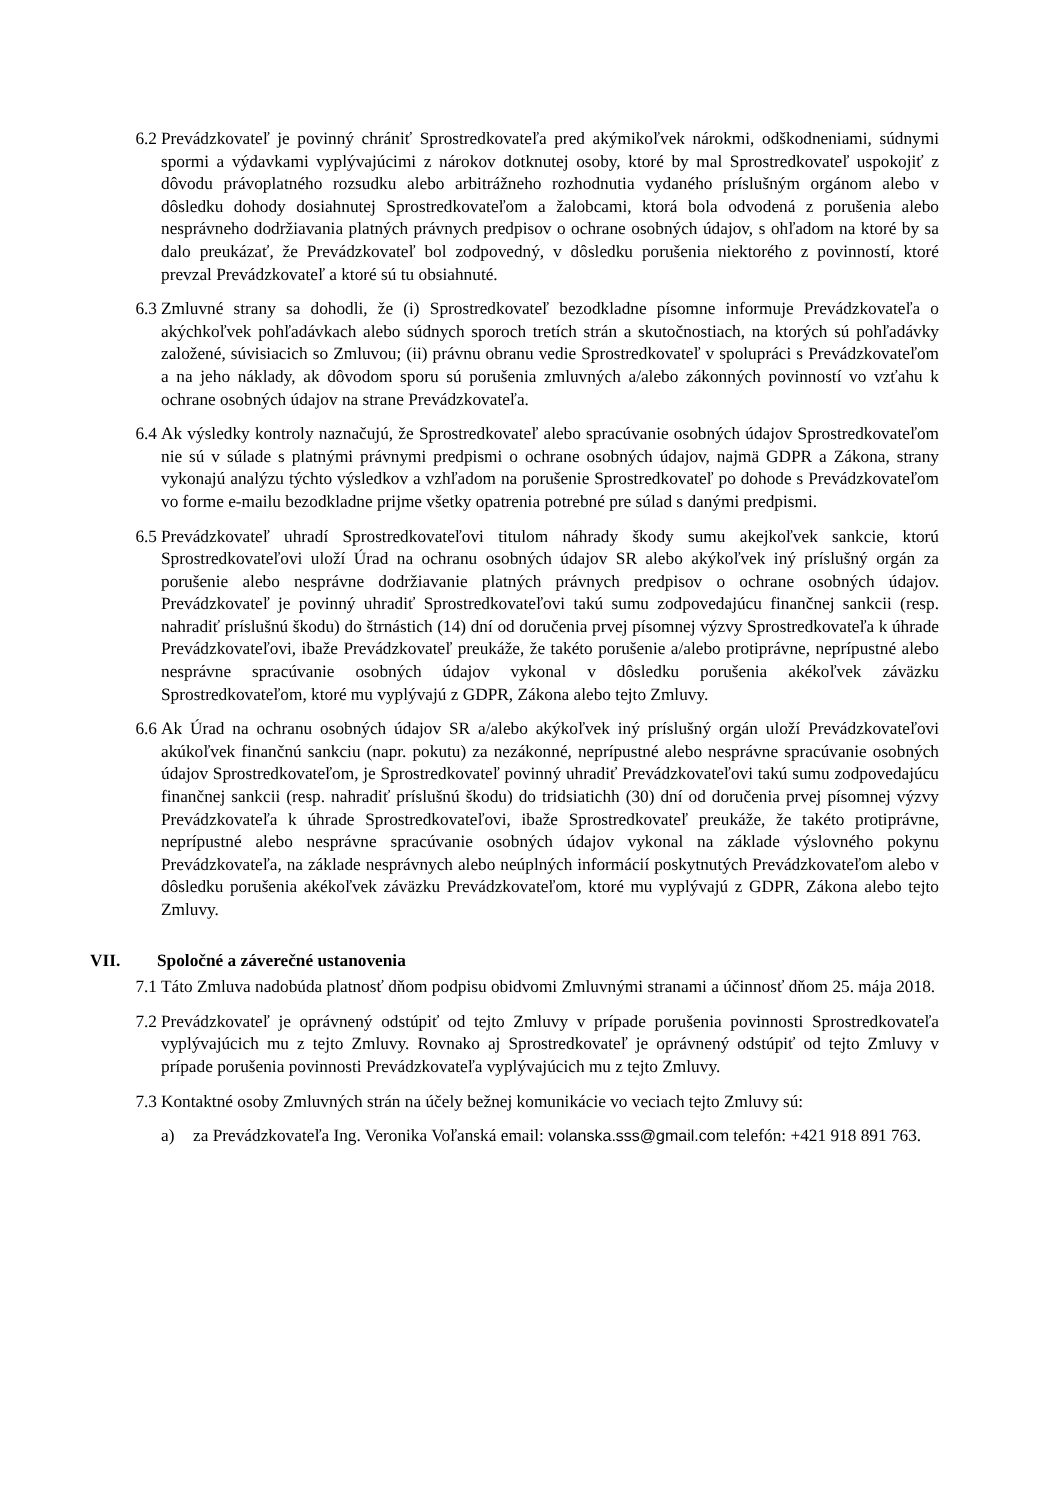6.2 Prevádzkovateľ je povinný chrániť Sprostredkovateľa pred akýmikoľvek nárokmi, odškodneniami, súdnymi spormi a výdavkami vyplývajúcimi z nárokov dotknutej osoby, ktoré by mal Sprostredkovateľ uspokojiť z dôvodu právoplatného rozsudku alebo arbitrážneho rozhodnutia vydaného príslušným orgánom alebo v dôsledku dohody dosiahnutej Sprostredkovateľom a žalobcami, ktorá bola odvodená z porušenia alebo nesprávneho dodržiavania platných právnych predpisov o ochrane osobných údajov, s ohľadom na ktoré by sa dalo preukázať, že Prevádzkovateľ bol zodpovedný, v dôsledku porušenia niektorého z povinností, ktoré prevzal Prevádzkovateľ a ktoré sú tu obsiahnuté.
6.3 Zmluvné strany sa dohodli, že (i) Sprostredkovateľ bezodkladne písomne informuje Prevádzkovateľa o akýchkoľvek pohľadávkach alebo súdnych sporoch tretích strán a skutočnostiach, na ktorých sú pohľadávky založené, súvisiacich so Zmluvou; (ii) právnu obranu vedie Sprostredkovateľ v spolupráci s Prevádzkovateľom a na jeho náklady, ak dôvodom sporu sú porušenia zmluvných a/alebo zákonných povinností vo vzťahu k ochrane osobných údajov na strane Prevádzkovateľa.
6.4 Ak výsledky kontroly naznačujú, že Sprostredkovateľ alebo spracúvanie osobných údajov Sprostredkovateľom nie sú v súlade s platnými právnymi predpismi o ochrane osobných údajov, najmä GDPR a Zákona, strany vykonajú analýzu týchto výsledkov a vzhľadom na porušenie Sprostredkovateľ po dohode s Prevádzkovateľom vo forme e-mailu bezodkladne prijme všetky opatrenia potrebné pre súlad s danými predpismi.
6.5 Prevádzkovateľ uhradí Sprostredkovateľovi titulom náhrady škody sumu akejkoľvek sankcie, ktorú Sprostredkovateľovi uloží Úrad na ochranu osobných údajov SR alebo akýkoľvek iný príslušný orgán za porušenie alebo nesprávne dodržiavanie platných právnych predpisov o ochrane osobných údajov. Prevádzkovateľ je povinný uhradiť Sprostredkovateľovi takú sumu zodpovedajúcu finančnej sankcii (resp. nahradiť príslušnú škodu) do štrnástich (14) dní od doručenia prvej písomnej výzvy Sprostredkovateľa k úhrade Prevádzkovateľovi, ibažе Prevádzkovateľ preukáže, že takéto porušenie a/alebo protiprávne, neprípustné alebo nesprávne spracúvanie osobných údajov vykonal v dôsledku porušenia akékoľvek záväzku Sprostredkovateľom, ktoré mu vyplývajú z GDPR, Zákona alebo tejto Zmluvy.
6.6 Ak Úrad na ochranu osobných údajov SR a/alebo akýkoľvek iný príslušný orgán uloží Prevádzkovateľovi akúkoľvek finančnú sankciu (napr. pokutu) za nezákonné, neprípustné alebo nesprávne spracúvanie osobných údajov Sprostredkovateľom, je Sprostredkovateľ povinný uhradiť Prevádzkovateľovi takú sumu zodpovedajúcu finančnej sankcii (resp. nahradiť príslušnú škodu) do tridsiatichh (30) dní od doručenia prvej písomnej výzvy Prevádzkovateľa k úhrade Sprostredkovateľovi, ibaže Sprostredkovateľ preukáže, že takéto protiprávne, neprípustné alebo nesprávne spracúvanie osobných údajov vykonal na základe výslovného pokynu Prevádzkovateľa, na základe nesprávnych alebo neúplných informácií poskytnutých Prevádzkovateľom alebo v dôsledku porušenia akékoľvek záväzku Prevádzkovateľom, ktoré mu vyplývajú z GDPR, Zákona alebo tejto Zmluvy.
VII. Spoločné a záverečné ustanovenia
7.1 Táto Zmluva nadobúda platnosť dňom podpisu obidvomi Zmluvnými stranami a účinnosť dňom 25. mája 2018.
7.2 Prevádzkovateľ je oprávnený odstúpiť od tejto Zmluvy v prípade porušenia povinnosti Sprostredkovateľa vyplývajúcich mu z tejto Zmluvy. Rovnako aj Sprostredkovateľ je oprávnený odstúpiť od tejto Zmluvy v prípade porušenia povinnosti Prevádzkovateľa vyplývajúcich mu z tejto Zmluvy.
7.3 Kontaktné osoby Zmluvných strán na účely bežnej komunikácie vo veciach tejto Zmluvy sú:
a) za Prevádzkovateľa Ing. Veronika Voľanská email: volanska.sss@gmail.com telefón: +421 918 891 763.